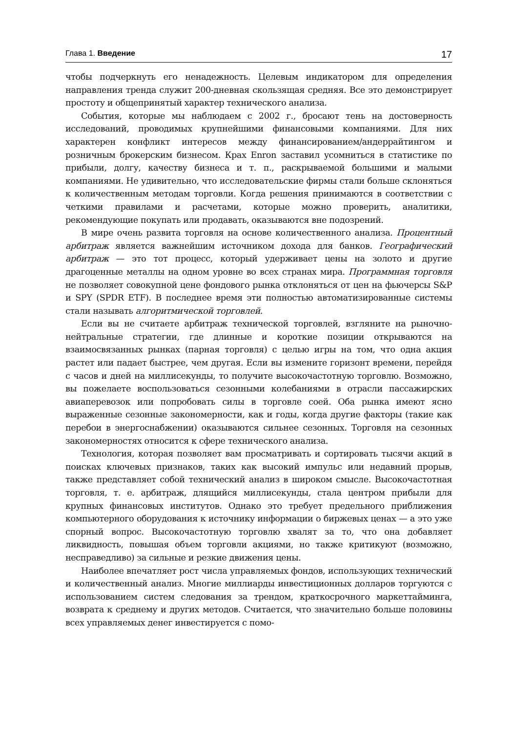Глава 1. Введение 17
чтобы подчеркнуть его ненадежность. Целевым индикатором для определения направления тренда служит 200-дневная скользящая средняя. Все это демонстрирует простоту и общепринятый характер технического анализа.
События, которые мы наблюдаем с 2002 г., бросают тень на достоверность исследований, проводимых крупнейшими финансовыми компаниями. Для них характерен конфликт интересов между финансированием/андеррайтингом и розничным брокерским бизнесом. Крах Enron заставил усомниться в статистике по прибыли, долгу, качеству бизнеса и т. п., раскрываемой большими и малыми компаниями. Не удивительно, что исследовательские фирмы стали больше склоняться к количественным методам торговли. Когда решения принимаются в соответствии с четкими правилами и расчетами, которые можно проверить, аналитики, рекомендующие покупать или продавать, оказываются вне подозрений.
В мире очень развита торговля на основе количественного анализа. Процентный арбитраж является важнейшим источником дохода для банков. Географический арбитраж — это тот процесс, который удерживает цены на золото и другие драгоценные металлы на одном уровне во всех странах мира. Программная торговля не позволяет совокупной цене фондового рынка отклоняться от цен на фьючерсы S&P и SPY (SPDR ETF). В последнее время эти полностью автоматизированные системы стали называть алгоритмической торговлей.
Если вы не считаете арбитраж технической торговлей, взгляните на рыночно-нейтральные стратегии, где длинные и короткие позиции открываются на взаимосвязанных рынках (парная торговля) с целью игры на том, что одна акция растет или падает быстрее, чем другая. Если вы измените горизонт времени, перейдя с часов и дней на миллисекунды, то получите высокочастотную торговлю. Возможно, вы пожелаете воспользоваться сезонными колебаниями в отрасли пассажирских авиаперевозок или попробовать силы в торговле соей. Оба рынка имеют ясно выраженные сезонные закономерности, как и годы, когда другие факторы (такие как перебои в энергоснабжении) оказываются сильнее сезонных. Торговля на сезонных закономерностях относится к сфере технического анализа.
Технология, которая позволяет вам просматривать и сортировать тысячи акций в поисках ключевых признаков, таких как высокий импульс или недавний прорыв, также представляет собой технический анализ в широком смысле. Высокочастотная торговля, т. е. арбитраж, длящийся миллисекунды, стала центром прибыли для крупных финансовых институтов. Однако это требует предельного приближения компьютерного оборудования к источнику информации о биржевых ценах — а это уже спорный вопрос. Высокочастотную торговлю хвалят за то, что она добавляет ликвидность, повышая объем торговли акциями, но также критикуют (возможно, несправедливо) за сильные и резкие движения цены.
Наиболее впечатляет рост числа управляемых фондов, использующих технический и количественный анализ. Многие миллиарды инвестиционных долларов торгуются с использованием систем следования за трендом, краткосрочного маркеттайминга, возврата к среднему и других методов. Считается, что значительно больше половины всех управляемых денег инвестируется с помо-